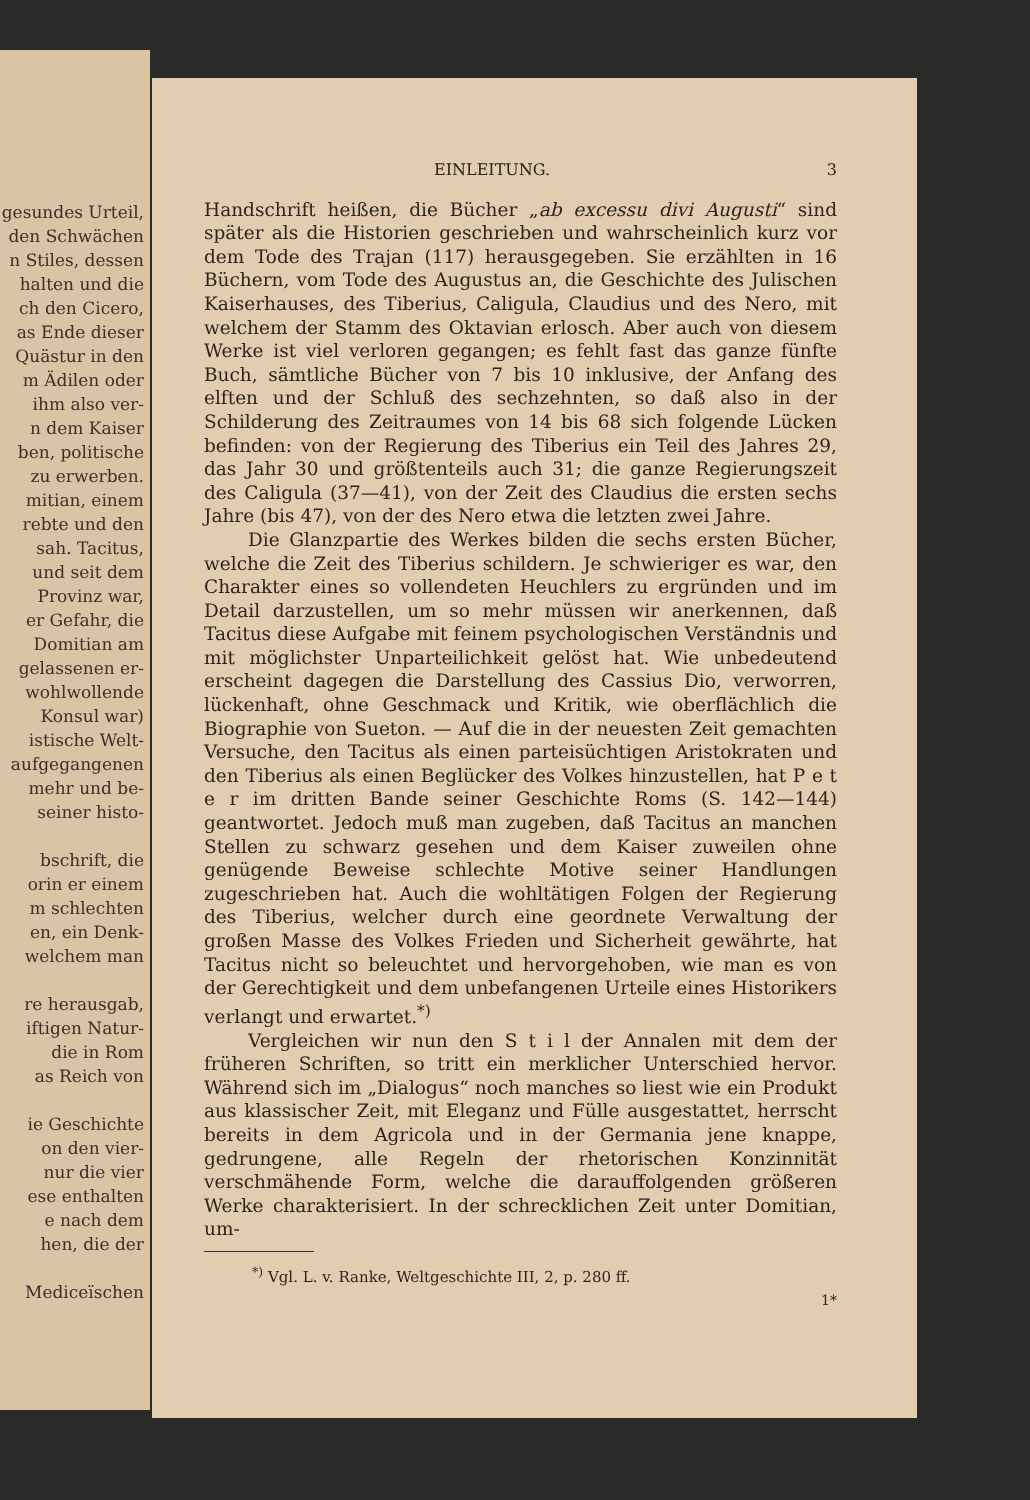gesundes Urteil,
den Schwächen
n Stiles, dessen
halten und die
ch den Cicero,
as Ende dieser
Quästur in den
m Ädilen oder
ihm also ver-
n dem Kaiser
ben, politische
zu erwerben.
mitian, einem
rebte und den
sah. Tacitus,
und seit dem
Provinz war,
er Gefahr, die
Domitian am
gelassenen er-
wohlwollende
Konsul war)
istische Welt-
aufgegangenen
mehr und be-
seiner histo-
bschrift, die
orin er einem
m schlechten
en, ein Denk-
welchem man
re herausgab,
iftigen Natur-
die in Rom
as Reich von
ie Geschichte
on den vier-
nur die vier
ese enthalten
e nach dem
hen, die der
Mediceïschen
EINLEITUNG. 3
Handschrift heißen, die Bücher „ab excessu divi Augusti“ sind später als die Historien geschrieben und wahrscheinlich kurz vor dem Tode des Trajan (117) herausgegeben. Sie erzählten in 16 Büchern, vom Tode des Augustus an, die Geschichte des Julischen Kaiserhauses, des Tiberius, Caligula, Claudius und des Nero, mit welchem der Stamm des Oktavian erlosch. Aber auch von diesem Werke ist viel verloren gegangen; es fehlt fast das ganze fünfte Buch, sämtliche Bücher von 7 bis 10 inklusive, der Anfang des elften und der Schluß des sechzehnten, so daß also in der Schilderung des Zeitraumes von 14 bis 68 sich folgende Lücken befinden: von der Regierung des Tiberius ein Teil des Jahres 29, das Jahr 30 und größtenteils auch 31; die ganze Regierungszeit des Caligula (37—41), von der Zeit des Claudius die ersten sechs Jahre (bis 47), von der des Nero etwa die letzten zwei Jahre.
Die Glanzpartie des Werkes bilden die sechs ersten Bücher, welche die Zeit des Tiberius schildern. Je schwieriger es war, den Charakter eines so vollendeten Heuchlers zu ergründen und im Detail darzustellen, um so mehr müssen wir anerkennen, daß Tacitus diese Aufgabe mit feinem psychologischen Verständnis und mit möglichster Unparteilichkeit gelöst hat. Wie unbedeutend erscheint dagegen die Darstellung des Cassius Dio, verworren, lückenhaft, ohne Geschmack und Kritik, wie oberflächlich die Biographie von Sueton. — Auf die in der neuesten Zeit gemachten Versuche, den Tacitus als einen parteisüchtigen Aristokraten und den Tiberius als einen Beglücker des Volkes hinzustellen, hat P e t e r im dritten Bande seiner Geschichte Roms (S. 142—144) geantwortet. Jedoch muß man zugeben, daß Tacitus an manchen Stellen zu schwarz gesehen und dem Kaiser zuweilen ohne genügende Beweise schlechte Motive seiner Handlungen zugeschrieben hat. Auch die wohltätigen Folgen der Regierung des Tiberius, welcher durch eine geordnete Verwaltung der großen Masse des Volkes Frieden und Sicherheit gewährte, hat Tacitus nicht so beleuchtet und hervorgehoben, wie man es von der Gerechtigkeit und dem unbefangenen Urteile eines Historikers verlangt und erwartet.<sup>*)</sup>
Vergleichen wir nun den S t i l der Annalen mit dem der früheren Schriften, so tritt ein merklicher Unterschied hervor. Während sich im „Dialogus“ noch manches so liest wie ein Produkt aus klassischer Zeit, mit Eleganz und Fülle ausgestattet, herrscht bereits in dem Agricola und in der Germania jene knappe, gedrungene, alle Regeln der rhetorischen Konzinnität verschmähende Form, welche die darauffolgenden größeren Werke charakterisiert. In der schrecklichen Zeit unter Domitian, um-
<sup>*)</sup> Vgl. L. v. Ranke, Weltgeschichte III, 2, p. 280 ff.
1*